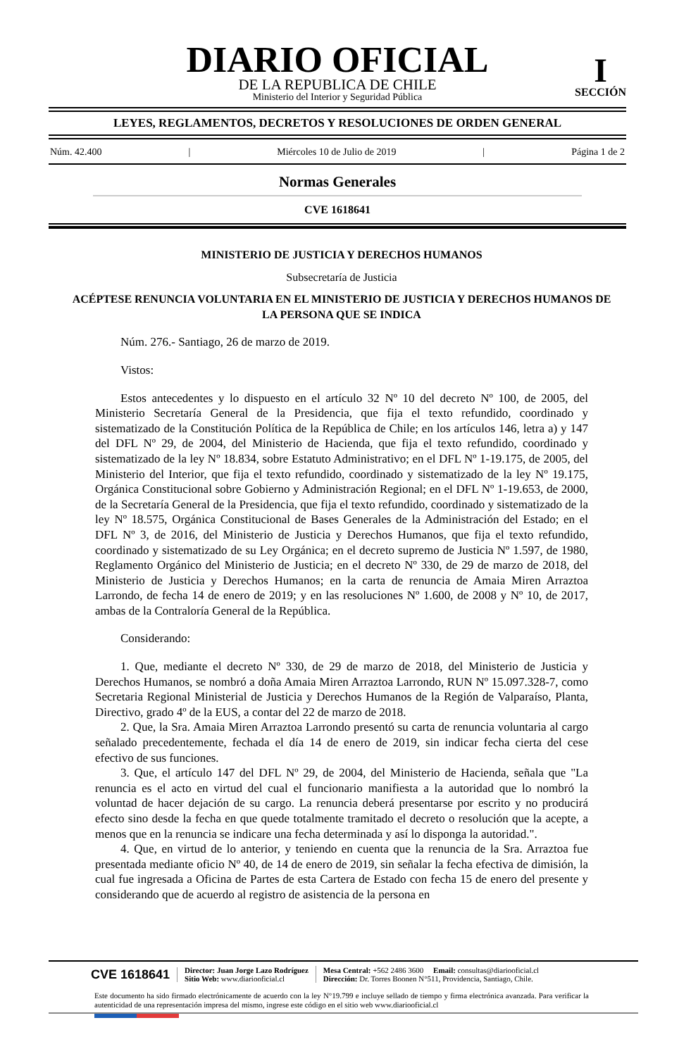DIARIO OFICIAL
DE LA REPUBLICA DE CHILE
Ministerio del Interior y Seguridad Pública
I
SECCIÓN
LEYES, REGLAMENTOS, DECRETOS Y RESOLUCIONES DE ORDEN GENERAL
Núm. 42.400 | Miércoles 10 de Julio de 2019 | Página 1 de 2
Normas Generales
CVE 1618641
MINISTERIO DE JUSTICIA Y DERECHOS HUMANOS
Subsecretaría de Justicia
ACÉPTESE RENUNCIA VOLUNTARIA EN EL MINISTERIO DE JUSTICIA Y DERECHOS HUMANOS DE LA PERSONA QUE SE INDICA
Núm. 276.- Santiago, 26 de marzo de 2019.
Vistos:
Estos antecedentes y lo dispuesto en el artículo 32 Nº 10 del decreto Nº 100, de 2005, del Ministerio Secretaría General de la Presidencia, que fija el texto refundido, coordinado y sistematizado de la Constitución Política de la República de Chile; en los artículos 146, letra a) y 147 del DFL Nº 29, de 2004, del Ministerio de Hacienda, que fija el texto refundido, coordinado y sistematizado de la ley Nº 18.834, sobre Estatuto Administrativo; en el DFL Nº 1-19.175, de 2005, del Ministerio del Interior, que fija el texto refundido, coordinado y sistematizado de la ley Nº 19.175, Orgánica Constitucional sobre Gobierno y Administración Regional; en el DFL Nº 1-19.653, de 2000, de la Secretaría General de la Presidencia, que fija el texto refundido, coordinado y sistematizado de la ley Nº 18.575, Orgánica Constitucional de Bases Generales de la Administración del Estado; en el DFL Nº 3, de 2016, del Ministerio de Justicia y Derechos Humanos, que fija el texto refundido, coordinado y sistematizado de su Ley Orgánica; en el decreto supremo de Justicia Nº 1.597, de 1980, Reglamento Orgánico del Ministerio de Justicia; en el decreto Nº 330, de 29 de marzo de 2018, del Ministerio de Justicia y Derechos Humanos; en la carta de renuncia de Amaia Miren Arraztoa Larrondo, de fecha 14 de enero de 2019; y en las resoluciones Nº 1.600, de 2008 y Nº 10, de 2017, ambas de la Contraloría General de la República.
Considerando:
1. Que, mediante el decreto Nº 330, de 29 de marzo de 2018, del Ministerio de Justicia y Derechos Humanos, se nombró a doña Amaia Miren Arraztoa Larrondo, RUN Nº 15.097.328-7, como Secretaria Regional Ministerial de Justicia y Derechos Humanos de la Región de Valparaíso, Planta, Directivo, grado 4º de la EUS, a contar del 22 de marzo de 2018.
2. Que, la Sra. Amaia Miren Arraztoa Larrondo presentó su carta de renuncia voluntaria al cargo señalado precedentemente, fechada el día 14 de enero de 2019, sin indicar fecha cierta del cese efectivo de sus funciones.
3. Que, el artículo 147 del DFL Nº 29, de 2004, del Ministerio de Hacienda, señala que "La renuncia es el acto en virtud del cual el funcionario manifiesta a la autoridad que lo nombró la voluntad de hacer dejación de su cargo. La renuncia deberá presentarse por escrito y no producirá efecto sino desde la fecha en que quede totalmente tramitado el decreto o resolución que la acepte, a menos que en la renuncia se indicare una fecha determinada y así lo disponga la autoridad.".
4. Que, en virtud de lo anterior, y teniendo en cuenta que la renuncia de la Sra. Arraztoa fue presentada mediante oficio Nº 40, de 14 de enero de 2019, sin señalar la fecha efectiva de dimisión, la cual fue ingresada a Oficina de Partes de esta Cartera de Estado con fecha 15 de enero del presente y considerando que de acuerdo al registro de asistencia de la persona en
CVE 1618641
Director: Juan Jorge Lazo Rodríguez
Sitio Web: www.diariooficial.cl
Mesa Central: +562 2486 3600 Email: consultas@diariooficial.cl
Dirección: Dr. Torres Boonen N°511, Providencia, Santiago, Chile.
Este documento ha sido firmado electrónicamente de acuerdo con la ley N°19.799 e incluye sellado de tiempo y firma electrónica avanzada. Para verificar la autenticidad de una representación impresa del mismo, ingrese este código en el sitio web www.diariooficial.cl